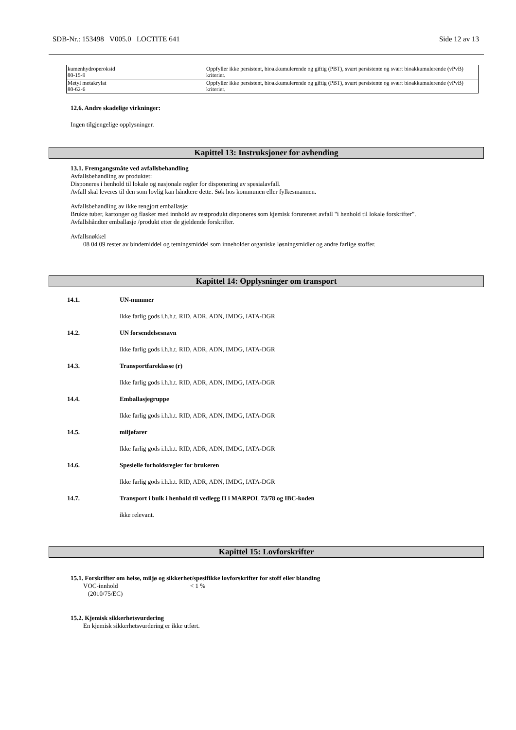SDB-Nr.: 153498 V005.0 LOCTITE 641 Side 12 av 13
| kumenhydroperoksid 80-15-9 | Oppfyller ikke persistent, bioakkumulerende og giftig (PBT), svært persistente og svært bioakkumulerende (vPvB) kriterier. |
| Metyl metakrylat 80-62-6 | Oppfyller ikke persistent, bioakkumulerende og giftig (PBT), svært persistente og svært bioakkumulerende (vPvB) kriterier. |
12.6. Andre skadelige virkninger:
Ingen tilgjengelige opplysninger.
Kapittel 13: Instruksjoner for avhending
13.1. Fremgangsmåte ved avfallsbehandling
Avfallsbehandling av produktet:
Disponeres i henhold til lokale og nasjonale regler for disponering av spesialavfall.
Avfall skal leveres til den som lovlig kan håndtere dette. Søk hos kommunen eller fylkesmannen.
Avfallsbehandling av ikke rengjort emballasje:
Brukte tuber, kartonger og flasker med innhold av restprodukt disponeres som kjemisk forurenset avfall "i henhold til lokale forskrifter".
Avfallshåndter emballasje /produkt etter de gjeldende forskrifter.
Avfallsnøkkel
08 04 09 rester av bindemiddel og tetningsmiddel som inneholder organiske løsningsmidler og andre farlige stoffer.
Kapittel 14: Opplysninger om transport
14.1. UN-nummer
Ikke farlig gods i.h.h.t. RID, ADR, ADN, IMDG, IATA-DGR
14.2. UN forsendelsesnavn
Ikke farlig gods i.h.h.t. RID, ADR, ADN, IMDG, IATA-DGR
14.3. Transportfareklasse (r)
Ikke farlig gods i.h.h.t. RID, ADR, ADN, IMDG, IATA-DGR
14.4. Emballasjegruppe
Ikke farlig gods i.h.h.t. RID, ADR, ADN, IMDG, IATA-DGR
14.5. miljøfarer
Ikke farlig gods i.h.h.t. RID, ADR, ADN, IMDG, IATA-DGR
14.6. Spesielle forholdsregler for brukeren
Ikke farlig gods i.h.h.t. RID, ADR, ADN, IMDG, IATA-DGR
14.7. Transport i bulk i henhold til vedlegg II i MARPOL 73/78 og IBC-koden
ikke relevant.
Kapittel 15: Lovforskrifter
15.1. Forskrifter om helse, miljø og sikkerhet/spesifikke lovforskrifter for stoff eller blanding
VOC-innhold
(2010/75/EC) < 1 %
15.2. Kjemisk sikkerhetsvurdering
En kjemisk sikkerhetsvurdering er ikke utført.